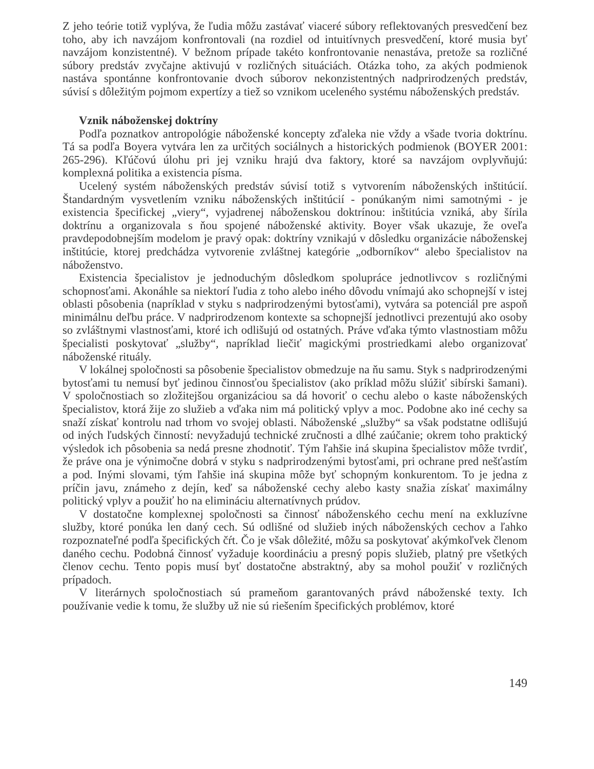Z jeho teórie totiž vyplýva, že ľudia môžu zastávať viaceré súbory reflektovaných presvedčení bez toho, aby ich navzájom konfrontovali (na rozdiel od intuitívnych presvedčení, ktoré musia byť navzájom konzistentné). V bežnom prípade takéto konfrontovanie nenastáva, pretože sa rozličné súbory predstáv zvyčajne aktivujú v rozličných situáciách. Otázka toho, za akých podmienok nastáva spontánne konfrontovanie dvoch súborov nekonzistentných nadprirodzených predstáv, súvisí s dôležitým pojmom expertízy a tiež so vznikom uceleného systému náboženských predstáv.
Vznik náboženskej doktríny
Podľa poznatkov antropológie náboženské koncepty zďaleka nie vždy a všade tvoria doktrínu. Tá sa podľa Boyera vytvára len za určitých sociálnych a historických podmienok (BOYER 2001: 265-296). Kľúčovú úlohu pri jej vzniku hrajú dva faktory, ktoré sa navzájom ovplyvňujú: komplexná politika a existencia písma.
Ucelený systém náboženských predstáv súvisí totiž s vytvorením náboženských inštitúcií. Štandardným vysvetlením vzniku náboženských inštitúcií - ponúkaným nimi samotnými - je existencia špecifickej „viery“, vyjadrenej náboženskou doktrínou: inštitúcia vzniká, aby šírila doktrínu a organizovala s ňou spojené náboženské aktivity. Boyer však ukazuje, že oveľa pravdepodobnejším modelom je pravý opak: doktríny vznikajú v dôsledku organizácie náboženskej inštitúcie, ktorej predchádza vytvorenie zvláštnej kategórie „odborníkov“ alebo špecialistov na náboženstvo.
Existencia špecialistov je jednoduchým dôsledkom spolupráce jednotlivcov s rozličnými schopnosťami. Akonáhle sa niektorí ľudia z toho alebo iného dôvodu vnímajú ako schopnejší v istej oblasti pôsobenia (napríklad v styku s nadprirodzenými bytosťami), vytvára sa potenciál pre aspoň minimálnu deľbu práce. V nadprirodzenom kontexte sa schopnejší jednotlivci prezentujú ako osoby so zvláštnymi vlastnosťami, ktoré ich odlišujú od ostatných. Práve vďaka týmto vlastnostiam môžu špecialisti poskytovať „služby“, napríklad liečiť magickými prostriedkami alebo organizovať náboženské rituály.
V lokálnej spoločnosti sa pôsobenie špecialistov obmedzuje na ňu samu. Styk s nadprirodzenými bytosťami tu nemusí byť jedinou činnosťou špecialistov (ako príklad môžu slúžiť sibírski šamani). V spoločnostiach so zložitejšou organizáciou sa dá hovoriť o cechu alebo o kaste náboženských špecialistov, ktorá žije zo služieb a vďaka nim má politický vplyv a moc. Podobne ako iné cechy sa snaží získať kontrolu nad trhom vo svojej oblasti. Náboženské „služby“ sa však podstatne odlišujú od iných ľudských činností: nevyžadujú technické zručnosti a dlhé zaúčanie; okrem toho praktický výsledok ich pôsobenia sa nedá presne zhodnotiť. Tým ľahšie iná skupina špecialistov môže tvrdiť, že práve ona je výnimočne dobrá v styku s nadprirodzenými bytosťami, pri ochrane pred nešťastím a pod. Inými slovami, tým ľahšie iná skupina môže byť schopným konkurentom. To je jedna z príčin javu, známeho z dejín, keď sa náboženské cechy alebo kasty snažia získať maximálny politický vplyv a použiť ho na elimináciu alternatívnych prúdov.
V dostatočne komplexnej spoločnosti sa činnosť náboženského cechu mení na exkluzívne služby, ktoré ponúka len daný cech. Sú odlišné od služieb iných náboženských cechov a ľahko rozpoznateľné podľa špecifických čŕt. Čo je však dôležité, môžu sa poskytovať akýmkoľvek členom daného cechu. Podobná činnosť vyžaduje koordináciu a presný popis služieb, platný pre všetkých členov cechu. Tento popis musí byť dostatočne abstraktný, aby sa mohol použiť v rozličných prípadoch.
V literárnych spoločnostiach sú prameňom garantovaných právd náboženské texty. Ich používanie vedie k tomu, že služby už nie sú riešením špecifických problémov, ktoré
149